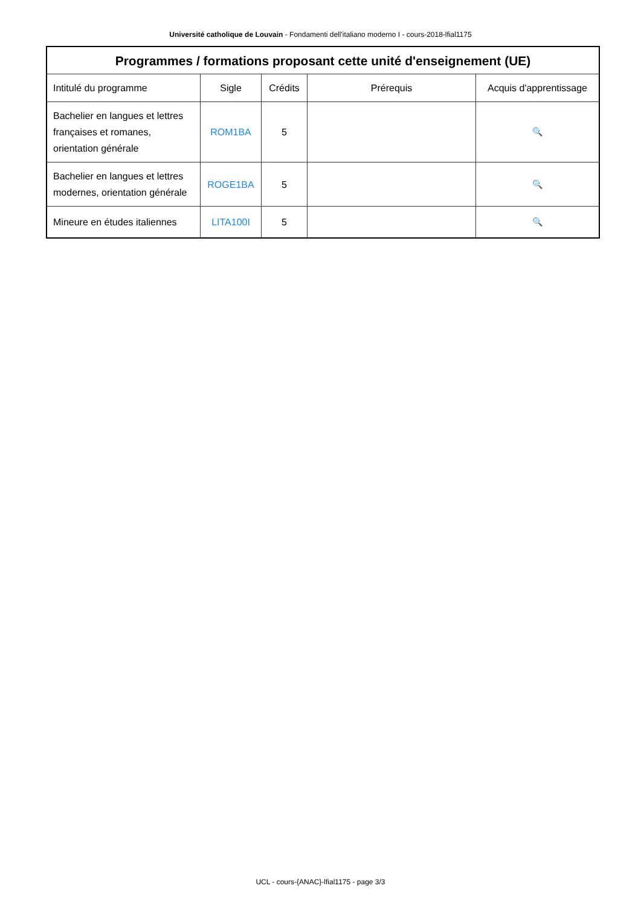Université catholique de Louvain - Fondamenti dell'italiano moderno I - cours-2018-lfial1175
| Programmes / formations proposant cette unité d'enseignement (UE) | | | | |
| --- | --- | --- | --- | --- |
| Intitulé du programme | Sigle | Crédits | Prérequis | Acquis d'apprentissage |
| Bachelier en langues et lettres françaises et romanes, orientation générale | ROM1BA | 5 | | 🔍 |
| Bachelier en langues et lettres modernes, orientation générale | ROGE1BA | 5 | | 🔍 |
| Mineure en études italiennes | LITA100I | 5 | | 🔍 |
UCL - cours-{ANAC}-lfial1175 - page 3/3